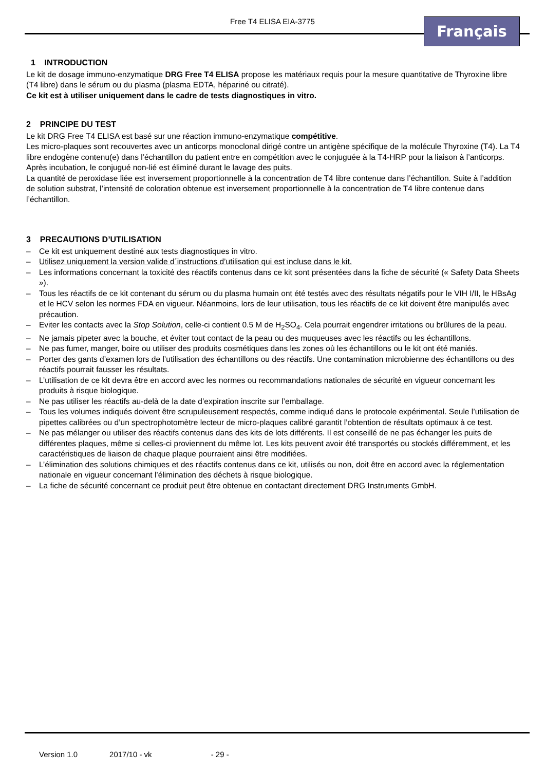Free T4 ELISA EIA-3775 Français
1 INTRODUCTION
Le kit de dosage immuno-enzymatique DRG Free T4 ELISA propose les matériaux requis pour la mesure quantitative de Thyroxine libre (T4 libre) dans le sérum ou du plasma (plasma EDTA, hépariné ou citraté).
Ce kit est à utiliser uniquement dans le cadre de tests diagnostiques in vitro.
2 PRINCIPE DU TEST
Le kit DRG Free T4 ELISA est basé sur une réaction immuno-enzymatique compétitive.
Les micro-plaques sont recouvertes avec un anticorps monoclonal dirigé contre un antigène spécifique de la molécule Thyroxine (T4). La T4 libre endogène contenu(e) dans l’échantillon du patient entre en compétition avec le conjuguée à la T4-HRP pour la liaison à l’anticorps. Après incubation, le conjugué non-lié est éliminé durant le lavage des puits.
La quantité de peroxidase liée est inversement proportionnelle à la concentration de T4 libre contenue dans l’échantillon. Suite à l’addition de solution substrat, l’intensité de coloration obtenue est inversement proportionnelle à la concentration de T4 libre contenue dans l’échantillon.
3 PRECAUTIONS D’UTILISATION
– Ce kit est uniquement destiné aux tests diagnostiques in vitro.
– Utilisez uniquement la version valide d´instructions d’utilisation qui est incluse dans le kit.
– Les informations concernant la toxicité des réactifs contenus dans ce kit sont présentées dans la fiche de sécurité (« Safety Data Sheets »).
– Tous les réactifs de ce kit contenant du sérum ou du plasma humain ont été testés avec des résultats négatifs pour le VIH I/II, le HBsAg et le HCV selon les normes FDA en vigueur. Néanmoins, lors de leur utilisation, tous les réactifs de ce kit doivent être manipulés avec précaution.
– Eviter les contacts avec la Stop Solution, celle-ci contient 0.5 M de H<sub>2</sub>SO<sub>4</sub>. Cela pourrait engendrer irritations ou brûlures de la peau.
– Ne jamais pipeter avec la bouche, et éviter tout contact de la peau ou des muqueuses avec les réactifs ou les échantillons.
– Ne pas fumer, manger, boire ou utiliser des produits cosmétiques dans les zones où les échantillons ou le kit ont été maniés.
– Porter des gants d’examen lors de l’utilisation des échantillons ou des réactifs. Une contamination microbienne des échantillons ou des réactifs pourrait fausser les résultats.
– L’utilisation de ce kit devra être en accord avec les normes ou recommandations nationales de sécurité en vigueur concernant les produits à risque biologique.
– Ne pas utiliser les réactifs au-delà de la date d’expiration inscrite sur l’emballage.
– Tous les volumes indiqués doivent être scrupuleusement respectés, comme indiqué dans le protocole expérimental. Seule l’utilisation de pipettes calibrées ou d’un spectrophotomètre lecteur de micro-plaques calibré garantit l’obtention de résultats optimaux à ce test.
– Ne pas mélanger ou utiliser des réactifs contenus dans des kits de lots différents. Il est conseillé de ne pas échanger les puits de différentes plaques, même si celles-ci proviennent du même lot. Les kits peuvent avoir été transportés ou stockés différemment, et les caractéristiques de liaison de chaque plaque pourraient ainsi être modifiées.
– L’élimination des solutions chimiques et des réactifs contenus dans ce kit, utilisés ou non, doit être en accord avec la réglementation nationale en vigueur concernant l’élimination des déchets à risque biologique.
– La fiche de sécurité concernant ce produit peut être obtenue en contactant directement DRG Instruments GmbH.
Version 1.0 2017/10 - vk - 29 -